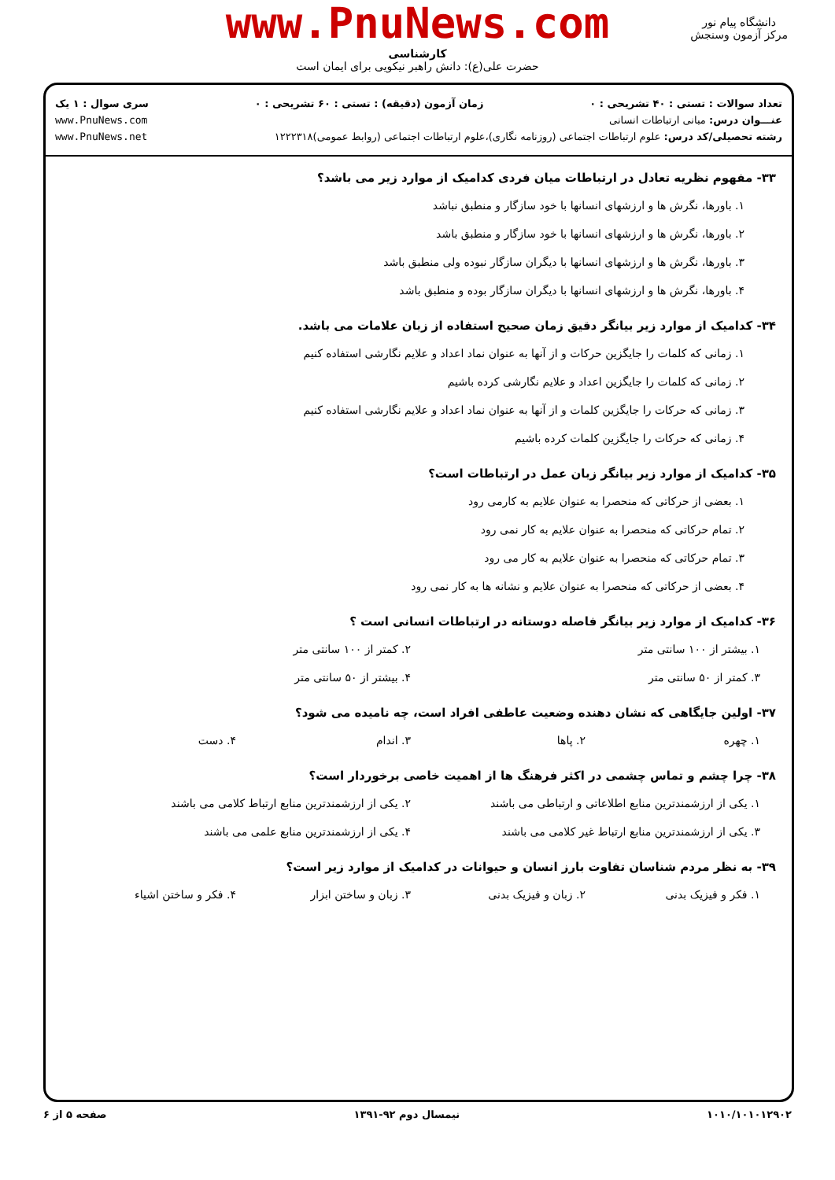www.PnuNews.com
کارشناسی
حضرت علی(ع): دانش راهبر نیکویی برای ایمان است
دانشگاه پیام نور
مرکز آزمون وسنجش
تعداد سوالات : تستی : ۴۰ تشریحی : ۰ زمان آزمون (دقیقه) : تستی : ۶۰ تشریحی : ۰ سری سوال : ۱ یک
عنـــوان درس: مبانی ارتباطات انسانی www.PnuNews.com
رشته تحصیلی/کد درس: علوم ارتباطات اجتماعی (روزنامه نگاری)،علوم ارتباطات اجتماعی (روابط عمومی)۱۲۲۲۳۱۸ www.PnuNews.net
۳۳- مفهوم نظریه تعادل در ارتباطات میان فردی کدامیک از موارد زیر می باشد؟
۱. باورها، نگرش ها و ارزشهای انسانها با خود سازگار و منطبق نباشد
۲. باورها، نگرش ها و ارزشهای انسانها با خود سازگار و منطبق باشد
۳. باورها، نگرش ها و ارزشهای انسانها با دیگران سازگار نبوده ولی منطبق باشد
۴. باورها، نگرش ها و ارزشهای انسانها با دیگران سازگار بوده و منطبق باشد
۳۴- کدامیک از موارد زیر بیانگر دقیق زمان صحیح استفاده از زبان علامات می باشد.
۱. زمانی که کلمات را جایگزین حرکات و از آنها به عنوان نماد اعداد و علایم نگارشی استفاده کنیم
۲. زمانی که کلمات را جایگزین اعداد و علایم نگارشی کرده باشیم
۳. زمانی که حرکات را جایگزین کلمات و از آنها به عنوان نماد اعداد و علایم نگارشی استفاده کنیم
۴. زمانی که حرکات را جایگزین کلمات کرده باشیم
۳۵- کدامیک از موارد زیر بیانگر زبان عمل در ارتباطات است؟
۱. بعضی از حرکاتی که منحصرا به عنوان علایم به کارمی رود
۲. تمام حرکاتی که منحصرا به عنوان علایم به کار نمی رود
۳. تمام حرکاتی که منحصرا به عنوان علایم به کار می رود
۴. بعضی از حرکاتی که منحصرا به عنوان علایم و نشانه ها به کار نمی رود
۳۶- کدامیک از موارد زیر بیانگر فاصله دوستانه در ارتباطات انسانی است ؟
۱. بیشتر از ۱۰۰ سانتی متر ۲. کمتر از ۱۰۰ سانتی متر
۳. کمتر از ۵۰ سانتی متر ۴. بیشتر از ۵۰ سانتی متر
۳۷- اولین جایگاهی که نشان دهنده وضعیت عاطفی افراد است، چه نامیده می شود؟
۱. چهره ۲. پاها ۳. اندام ۴. دست
۳۸- چرا چشم و تماس چشمی در اکثر فرهنگ ها از اهمیت خاصی برخوردار است؟
۱. یکی از ارزشمندترین منابع اطلاعاتی و ارتباطی می باشند ۲. یکی از ارزشمندترین منابع ارتباط کلامی می باشند
۳. یکی از ارزشمندترین منابع ارتباط غیر کلامی می باشند ۴. یکی از ارزشمندترین منابع علمی می باشند
۳۹- به نظر مردم شناسان تفاوت بارز انسان و حیوانات در کدامیک از موارد زیر است؟
۱. فکر و فیزیک بدنی ۲. زبان و فیزیک بدنی ۳. زبان و ساختن ابزار ۴. فکر و ساختن اشیاء
۱۰۱۰/۱۰۱۰۱۲۹۰۲ نیمسال دوم ۹۲-۱۳۹۱ صفحه ۵ از ۶